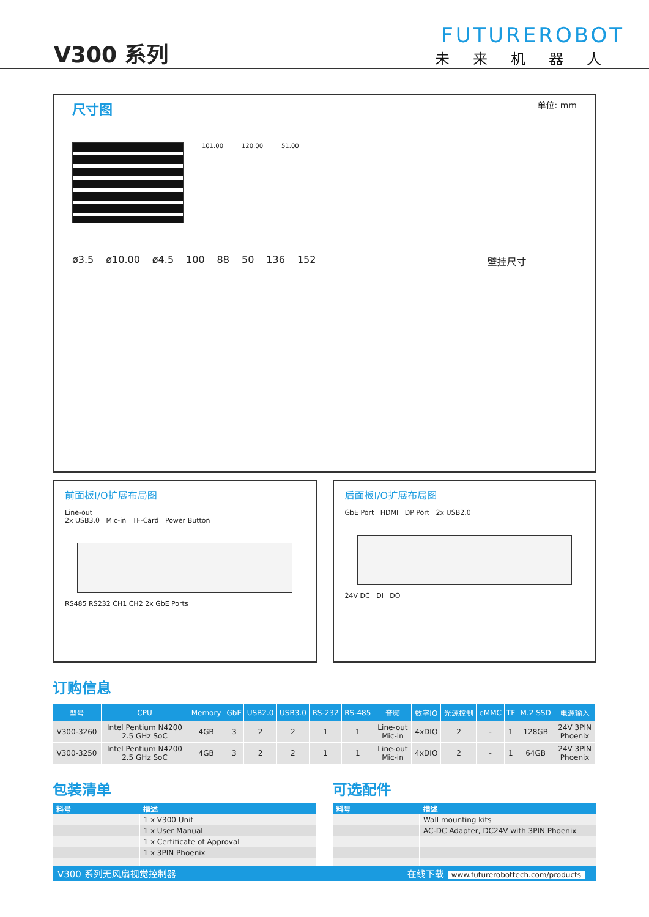V300 系列
FUTUREROBOT
未来机器人
尺寸图 单位: mm
101.00 120.00 51.00
ø3.5 ø10.00 ø4.5 100 88 50 136 152 壁挂尺寸
前面板I/O扩展布局图
Line-out
2x USB3.0 Mic-in TF-Card Power Button
RS485 RS232 CH1 CH2 2x GbE Ports
后面板I/O扩展布局图
GbE Port HDMI DP Port 2x USB2.0
24V DC DI DO
订购信息
| 型号 | CPU | Memory | GbE | USB2.0 | USB3.0 | RS-232 | RS-485 | 音频 | 数字IO | 光源控制 | eMMC | TF | M.2 SSD | 电源输入 |
| --- | --- | --- | --- | --- | --- | --- | --- | --- | --- | --- | --- | --- | --- | --- |
| V300-3260 | Intel Pentium N4200 2.5 GHz SoC | 4GB | 3 | 2 | 2 | 1 | 1 | Line-out Mic-in | 4xDIO | 2 | - | 1 | 128GB | 24V 3PIN Phoenix |
| V300-3250 | Intel Pentium N4200 2.5 GHz SoC | 4GB | 3 | 2 | 2 | 1 | 1 | Line-out Mic-in | 4xDIO | 2 | - | 1 | 64GB | 24V 3PIN Phoenix |
包装清单
| 料号 | 描述 |
| --- | --- |
| | 1 x V300 Unit |
| | 1 x User Manual |
| | 1 x Certificate of Approval |
| | 1 x 3PIN Phoenix |
可选配件
| 料号 | 描述 |
| --- | --- |
| | Wall mounting kits |
| | AC-DC Adapter, DC24V with 3PIN Phoenix |
V300 系列无风扇视觉控制器 在线下载 www.futurerobottech.com/products